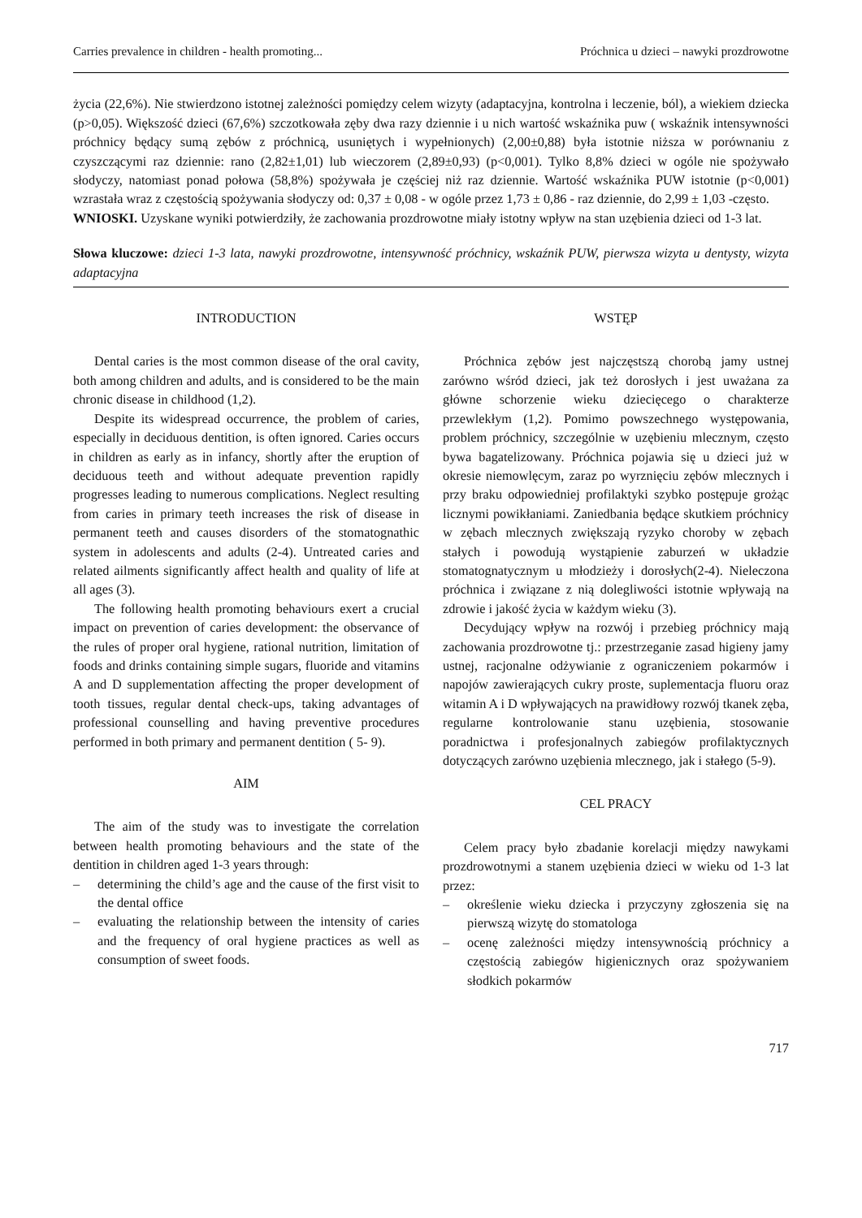Carries prevalence in children - health promoting... Próchnica u dzieci – nawyki prozdrowotne
życia (22,6%). Nie stwierdzono istotnej zależności pomiędzy celem wizyty (adaptacyjna, kontrolna i leczenie, ból), a wiekiem dziecka (p>0,05). Większość dzieci (67,6%) szczotkowała zęby dwa razy dziennie i u nich wartość wskaźnika puw ( wskaźnik intensywności próchnicy będący sumą zębów z próchnicą, usuniętych i wypełnionych) (2,00±0,88) była istotnie niższa w porównaniu z czyszczącymi raz dziennie: rano (2,82±1,01) lub wieczorem (2,89±0,93) (p<0,001). Tylko 8,8% dzieci w ogóle nie spożywało słodyczy, natomiast ponad połowa (58,8%) spożywała je częściej niż raz dziennie. Wartość wskaźnika PUW istotnie (p<0,001) wzrastała wraz z częstością spożywania słodyczy od: 0,37 ± 0,08 - w ogóle przez 1,73 ± 0,86 - raz dziennie, do 2,99 ± 1,03 -często.
WNIOSKI. Uzyskane wyniki potwierdziły, że zachowania prozdrowotne miały istotny wpływ na stan uzębienia dzieci od 1-3 lat.
Słowa kluczowe: dzieci 1-3 lata, nawyki prozdrowotne, intensywność próchnicy, wskaźnik PUW, pierwsza wizyta u dentysty, wizyta adaptacyjna
INTRODUCTION
Dental caries is the most common disease of the oral cavity, both among children and adults, and is considered to be the main chronic disease in childhood (1,2).
Despite its widespread occurrence, the problem of caries, especially in deciduous dentition, is often ignored. Caries occurs in children as early as in infancy, shortly after the eruption of deciduous teeth and without adequate prevention rapidly progresses leading to numerous complications. Neglect resulting from caries in primary teeth increases the risk of disease in permanent teeth and causes disorders of the stomatognathic system in adolescents and adults (2-4). Untreated caries and related ailments significantly affect health and quality of life at all ages (3).
The following health promoting behaviours exert a crucial impact on prevention of caries development: the observance of the rules of proper oral hygiene, rational nutrition, limitation of foods and drinks containing simple sugars, fluoride and vitamins A and D supplementation affecting the proper development of tooth tissues, regular dental check-ups, taking advantages of professional counselling and having preventive procedures performed in both primary and permanent dentition ( 5- 9).
AIM
The aim of the study was to investigate the correlation between health promoting behaviours and the state of the dentition in children aged 1-3 years through:
– determining the child’s age and the cause of the first visit to the dental office
– evaluating the relationship between the intensity of caries and the frequency of oral hygiene practices as well as consumption of sweet foods.
WSTĘP
Próchnica zębów jest najczęstszą chorobą jamy ustnej zarówno wśród dzieci, jak też dorosłych i jest uważana za główne schorzenie wieku dziecięcego o charakterze przewlekłym (1,2). Pomimo powszechnego występowania, problem próchnicy, szczególnie w uzębieniu mlecznym, często bywa bagatelizowany. Próchnica pojawia się u dzieci już w okresie niemowlęcym, zaraz po wyrznięciu zębów mlecznych i przy braku odpowiedniej profilaktyki szybko postępuje grożąc licznymi powikłaniami. Zaniedbania będące skutkiem próchnicy w zębach mlecznych zwiększają ryzyko choroby w zębach stałych i powodują wystąpienie zaburzeń w układzie stomatognatycznym u młodzieży i dorosłych(2-4). Nieleczona próchnica i związane z nią dolegliwości istotnie wpływają na zdrowie i jakość życia w każdym wieku (3).
Decydujący wpływ na rozwój i przebieg próchnicy mają zachowania prozdrowotne tj.: przestrzeganie zasad higieny jamy ustnej, racjonalne odżywianie z ograniczeniem pokarmów i napojów zawierających cukry proste, suplementacja fluoru oraz witamin A i D wpływających na prawidłowy rozwój tkanek zęba, regularne kontrolowanie stanu uzębienia, stosowanie poradnictwa i profesjonalnych zabiegów profilaktycznych dotyczących zarówno uzębienia mlecznego, jak i stałego (5-9).
CEL PRACY
Celem pracy było zbadanie korelacji między nawykami prozdrowotnymi a stanem uzębienia dzieci w wieku od 1-3 lat przez:
– określenie wieku dziecka i przyczyny zgłoszenia się na pierwszą wizytę do stomatologa
– ocenę zależności między intensywnością próchnicy a częstością zabiegów higienicznych oraz spożywaniem słodkich pokarmów
717